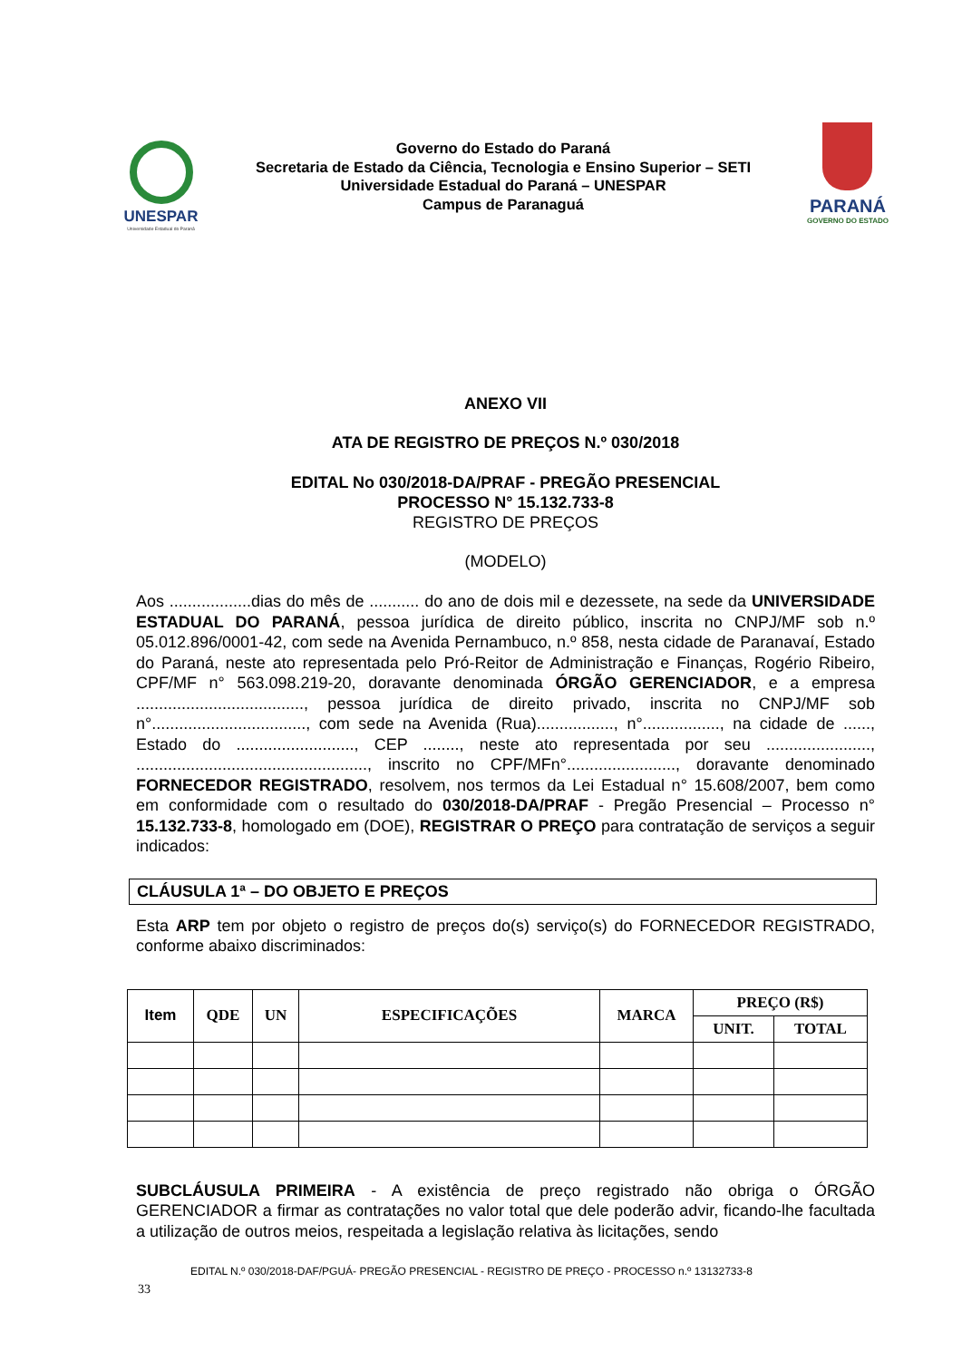UNESPAR
Universidade Estadual do Paraná
Governo do Estado do Paraná
Secretaria de Estado da Ciência, Tecnologia e Ensino Superior – SETI
Universidade Estadual do Paraná – UNESPAR
Campus de Paranaguá
PARANÁ
GOVERNO DO ESTADO
ANEXO VII
ATA DE REGISTRO DE PREÇOS N.º 030/2018
EDITAL No 030/2018-DA/PRAF - PREGÃO PRESENCIAL
PROCESSO N° 15.132.733-8
REGISTRO DE PREÇOS
(MODELO)
Aos ..................dias do mês de ........... do ano de dois mil e dezessete, na sede da UNIVERSIDADE ESTADUAL DO PARANÁ, pessoa jurídica de direito público, inscrita no CNPJ/MF sob n.º 05.012.896/0001-42, com sede na Avenida Pernambuco, n.º 858, nesta cidade de Paranavaí, Estado do Paraná, neste ato representada pelo Pró-Reitor de Administração e Finanças, Rogério Ribeiro, CPF/MF n° 563.098.219-20, doravante denominada ÓRGÃO GERENCIADOR, e a empresa ....................................., pessoa jurídica de direito privado, inscrita no CNPJ/MF sob n°.................................., com sede na Avenida (Rua)................., n°................., na cidade de ......, Estado do .........................., CEP ........, neste ato representada por seu ......................., ..................................................., inscrito no CPF/MFn°........................, doravante denominado FORNECEDOR REGISTRADO, resolvem, nos termos da Lei Estadual n° 15.608/2007, bem como em conformidade com o resultado do 030/2018-DA/PRAF - Pregão Presencial – Processo n° 15.132.733-8, homologado em (DOE), REGISTRAR O PREÇO para contratação de serviços a seguir indicados:
CLÁUSULA 1ª – DO OBJETO E PREÇOS
Esta ARP tem por objeto o registro de preços do(s) serviço(s) do FORNECEDOR REGISTRADO, conforme abaixo discriminados:
| Item | QDE | UN | ESPECIFICAÇÕES | MARCA | PREÇO (R$) | |
| --- | --- | --- | --- | --- | --- | --- |
| | | | | | UNIT. | TOTAL |
SUBCLÁUSULA PRIMEIRA - A existência de preço registrado não obriga o ÓRGÃO GERENCIADOR a firmar as contratações no valor total que dele poderão advir, ficando-lhe facultada a utilização de outros meios, respeitada a legislação relativa às licitações, sendo
EDITAL N.º 030/2018-DAF/PGUÁ- PREGÃO PRESENCIAL - REGISTRO DE PREÇO - PROCESSO n.º 13132733-8
33